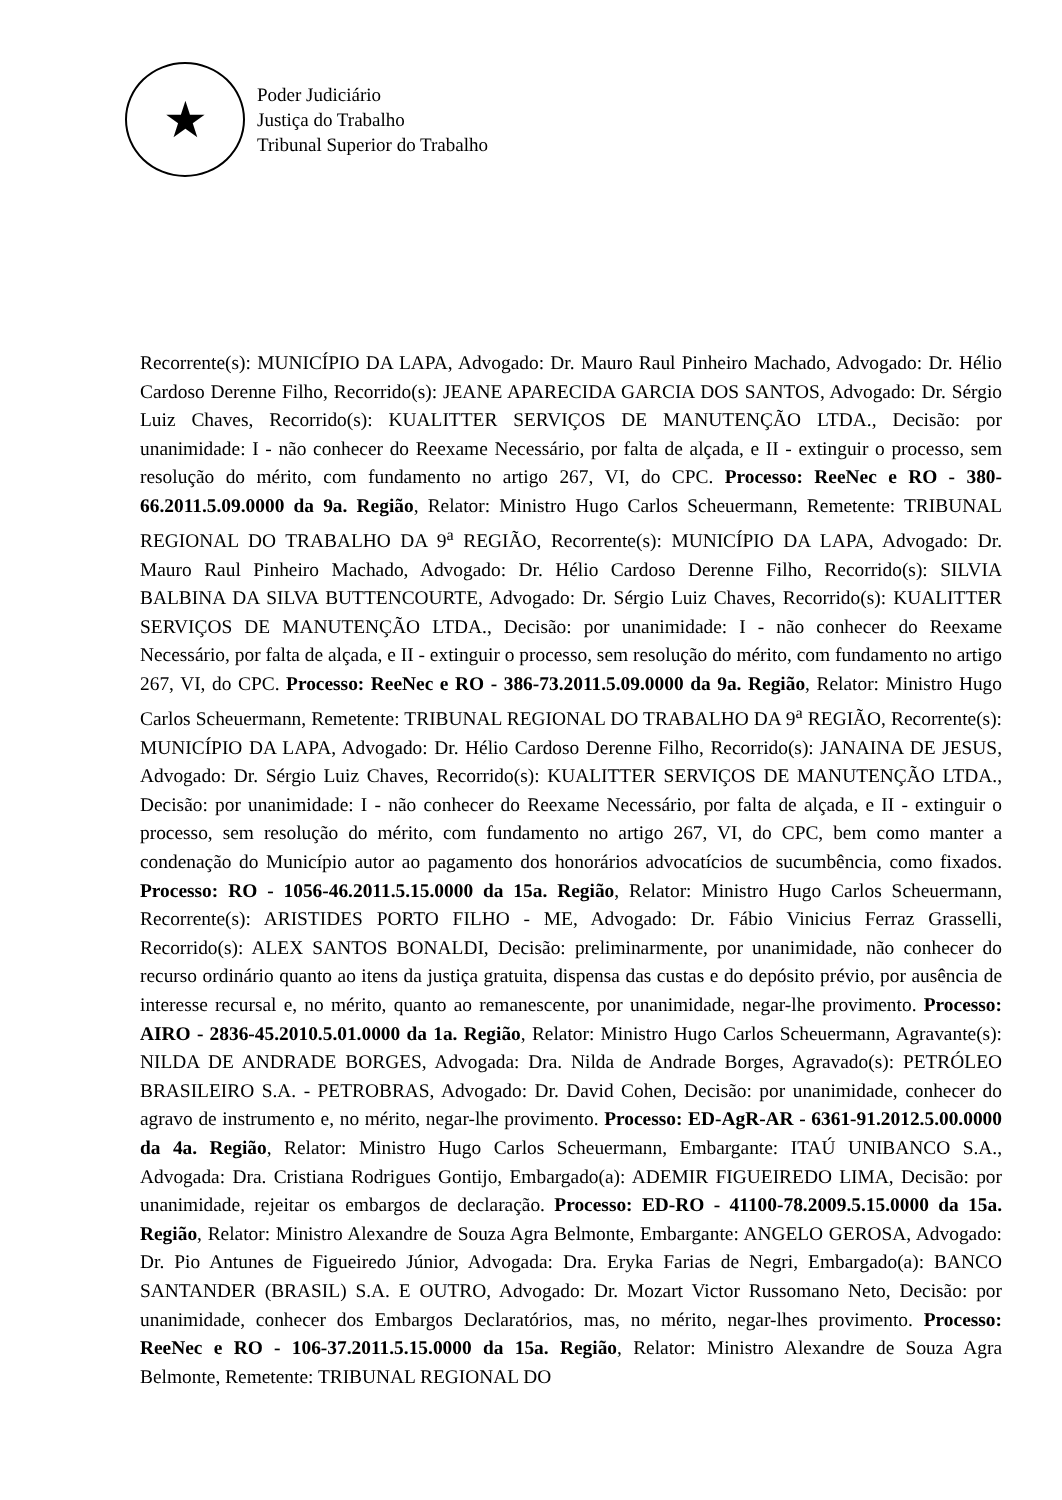★
Poder Judiciário
Justiça do Trabalho
Tribunal Superior do Trabalho
Recorrente(s): MUNICÍPIO DA LAPA, Advogado: Dr. Mauro Raul Pinheiro Machado, Advogado: Dr. Hélio Cardoso Derenne Filho, Recorrido(s): JEANE APARECIDA GARCIA DOS SANTOS, Advogado: Dr. Sérgio Luiz Chaves, Recorrido(s): KUALITTER SERVIÇOS DE MANUTENÇÃO LTDA., Decisão: por unanimidade: I - não conhecer do Reexame Necessário, por falta de alçada, e II - extinguir o processo, sem resolução do mérito, com fundamento no artigo 267, VI, do CPC. Processo: ReeNec e RO - 380-66.2011.5.09.0000 da 9a. Região, Relator: Ministro Hugo Carlos Scheuermann, Remetente: TRIBUNAL REGIONAL DO TRABALHO DA 9<sup>a</sup> REGIÃO, Recorrente(s): MUNICÍPIO DA LAPA, Advogado: Dr. Mauro Raul Pinheiro Machado, Advogado: Dr. Hélio Cardoso Derenne Filho, Recorrido(s): SILVIA BALBINA DA SILVA BUTTENCOURTE, Advogado: Dr. Sérgio Luiz Chaves, Recorrido(s): KUALITTER SERVIÇOS DE MANUTENÇÃO LTDA., Decisão: por unanimidade: I - não conhecer do Reexame Necessário, por falta de alçada, e II - extinguir o processo, sem resolução do mérito, com fundamento no artigo 267, VI, do CPC. Processo: ReeNec e RO - 386-73.2011.5.09.0000 da 9a. Região, Relator: Ministro Hugo Carlos Scheuermann, Remetente: TRIBUNAL REGIONAL DO TRABALHO DA 9<sup>a</sup> REGIÃO, Recorrente(s): MUNICÍPIO DA LAPA, Advogado: Dr. Hélio Cardoso Derenne Filho, Recorrido(s): JANAINA DE JESUS, Advogado: Dr. Sérgio Luiz Chaves, Recorrido(s): KUALITTER SERVIÇOS DE MANUTENÇÃO LTDA., Decisão: por unanimidade: I - não conhecer do Reexame Necessário, por falta de alçada, e II - extinguir o processo, sem resolução do mérito, com fundamento no artigo 267, VI, do CPC, bem como manter a condenação do Município autor ao pagamento dos honorários advocatícios de sucumbência, como fixados. Processo: RO - 1056-46.2011.5.15.0000 da 15a. Região, Relator: Ministro Hugo Carlos Scheuermann, Recorrente(s): ARISTIDES PORTO FILHO - ME, Advogado: Dr. Fábio Vinicius Ferraz Grasselli, Recorrido(s): ALEX SANTOS BONALDI, Decisão: preliminarmente, por unanimidade, não conhecer do recurso ordinário quanto ao itens da justiça gratuita, dispensa das custas e do depósito prévio, por ausência de interesse recursal e, no mérito, quanto ao remanescente, por unanimidade, negar-lhe provimento. Processo: AIRO - 2836-45.2010.5.01.0000 da 1a. Região, Relator: Ministro Hugo Carlos Scheuermann, Agravante(s): NILDA DE ANDRADE BORGES, Advogada: Dra. Nilda de Andrade Borges, Agravado(s): PETRÓLEO BRASILEIRO S.A. - PETROBRAS, Advogado: Dr. David Cohen, Decisão: por unanimidade, conhecer do agravo de instrumento e, no mérito, negar-lhe provimento. Processo: ED-AgR-AR - 6361-91.2012.5.00.0000 da 4a. Região, Relator: Ministro Hugo Carlos Scheuermann, Embargante: ITAÚ UNIBANCO S.A., Advogada: Dra. Cristiana Rodrigues Gontijo, Embargado(a): ADEMIR FIGUEIREDO LIMA, Decisão: por unanimidade, rejeitar os embargos de declaração. Processo: ED-RO - 41100-78.2009.5.15.0000 da 15a. Região, Relator: Ministro Alexandre de Souza Agra Belmonte, Embargante: ANGELO GEROSA, Advogado: Dr. Pio Antunes de Figueiredo Júnior, Advogada: Dra. Eryka Farias de Negri, Embargado(a): BANCO SANTANDER (BRASIL) S.A. E OUTRO, Advogado: Dr. Mozart Victor Russomano Neto, Decisão: por unanimidade, conhecer dos Embargos Declaratórios, mas, no mérito, negar-lhes provimento. Processo: ReeNec e RO - 106-37.2011.5.15.0000 da 15a. Região, Relator: Ministro Alexandre de Souza Agra Belmonte, Remetente: TRIBUNAL REGIONAL DO